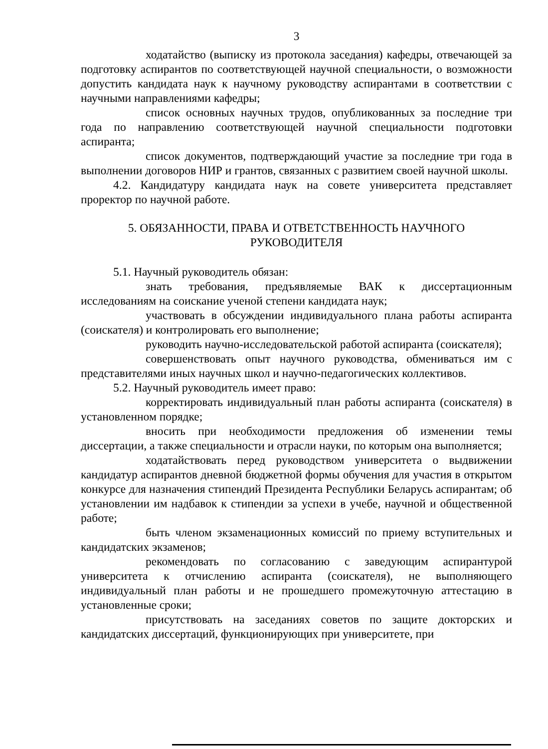3
ходатайство (выписку из протокола заседания) кафедры, отвечающей за подготовку аспирантов по соответствующей научной специальности, о возможности допустить кандидата наук к научному руководству аспирантами в соответствии с научными направлениями кафедры;
список основных научных трудов, опубликованных за последние три года по направлению соответствующей научной специальности подготовки аспиранта;
список документов, подтверждающий участие за последние три года в выполнении договоров НИР и грантов, связанных с развитием своей научной школы.
4.2. Кандидатуру кандидата наук на совете университета представляет проректор по научной работе.
5. ОБЯЗАННОСТИ, ПРАВА И ОТВЕТСТВЕННОСТЬ НАУЧНОГО
РУКОВОДИТЕЛЯ
5.1. Научный руководитель обязан:
знать требования, предъявляемые ВАК к диссертационным исследованиям на соискание ученой степени кандидата наук;
участвовать в обсуждении индивидуального плана работы аспиранта (соискателя) и контролировать его выполнение;
руководить научно-исследовательской работой аспиранта (соискателя);
совершенствовать опыт научного руководства, обмениваться им с представителями иных научных школ и научно-педагогических коллективов.
5.2. Научный руководитель имеет право:
корректировать индивидуальный план работы аспиранта (соискателя) в установленном порядке;
вносить при необходимости предложения об изменении темы диссертации, а также специальности и отрасли науки, по которым она выполняется;
ходатайствовать перед руководством университета о выдвижении кандидатур аспирантов дневной бюджетной формы обучения для участия в открытом конкурсе для назначения стипендий Президента Республики Беларусь аспирантам; об установлении им надбавок к стипендии за успехи в учебе, научной и общественной работе;
быть членом экзаменационных комиссий по приему вступительных и кандидатских экзаменов;
рекомендовать по согласованию с заведующим аспирантурой университета к отчислению аспиранта (соискателя), не выполняющего индивидуальный план работы и не прошедшего промежуточную аттестацию в установленные сроки;
присутствовать на заседаниях советов по защите докторских и кандидатских диссертаций, функционирующих при университете, при